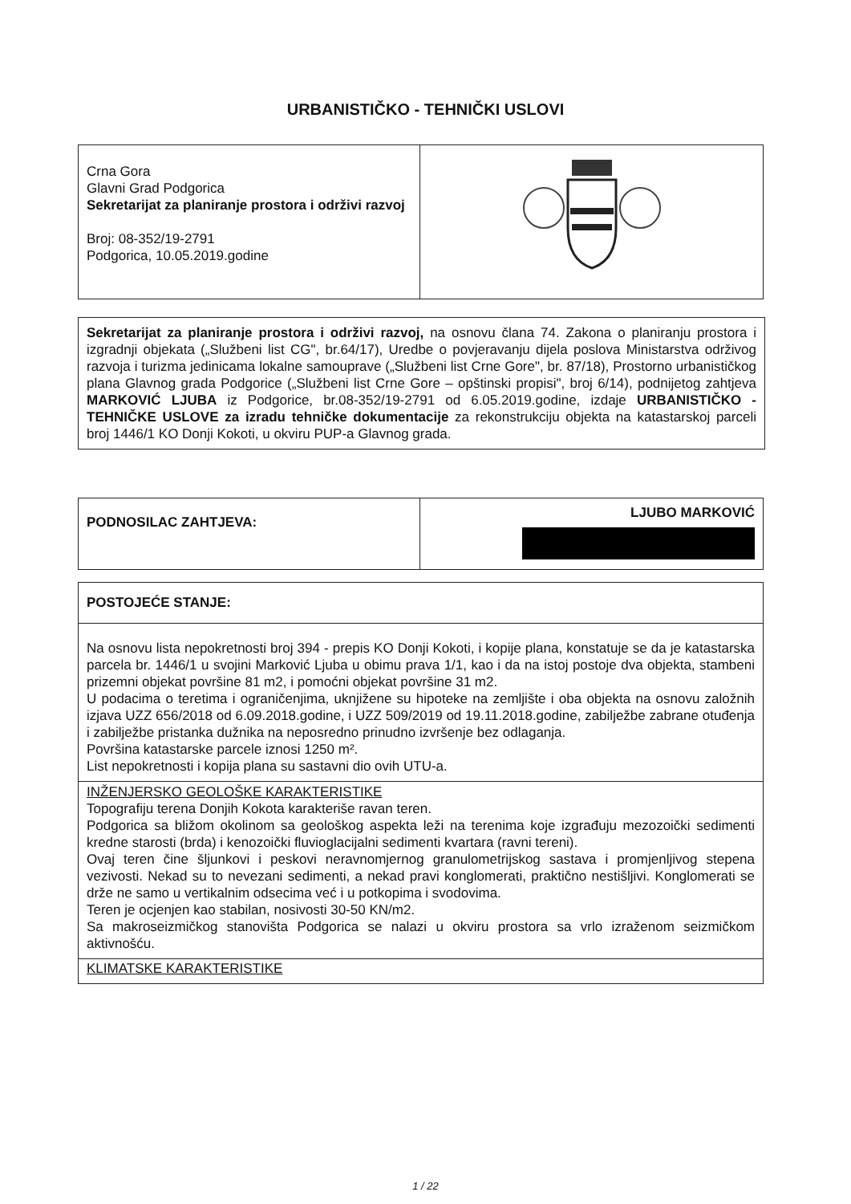URBANISTIČKO - TEHNIČKI USLOVI
| Crna Gora Glavni Grad Podgorica Sekretarijat za planiranje prostora i održivi razvoj Broj: 08-352/19-2791 Podgorica, 10.05.2019.godine | |
Sekretarijat za planiranje prostora i održivi razvoj, na osnovu člana 74. Zakona o planiranju prostora i izgradnji objekata („Službeni list CG", br.64/17), Uredbe o povjeravanju dijela poslova Ministarstva održivog razvoja i turizma jedinicama lokalne samouprave („Službeni list Crne Gore", br. 87/18), Prostorno urbanističkog plana Glavnog grada Podgorice („Službeni list Crne Gore – opštinski propisi", broj 6/14), podnijetog zahtjeva MARKOVIĆ LJUBA iz Podgorice, br.08-352/19-2791 od 6.05.2019.godine, izdaje URBANISTIČKO - TEHNIČKE USLOVE za izradu tehničke dokumentacije za rekonstrukciju objekta na katastarskoj parceli broj 1446/1 KO Donji Kokoti, u okviru PUP-a Glavnog grada.
| PODNOSILAC ZAHTJEVA: | LJUBO MARKOVIĆ |
| POSTOJEĆE STANJE: |
| Na osnovu lista nepokretnosti broj 394 - prepis KO Donji Kokoti, i kopije plana, konstatuje se da je katastarska parcela br. 1446/1 u svojini Marković Ljuba u obimu prava 1/1, kao i da na istoj postoje dva objekta, stambeni prizemni objekat površine 81 m2, i pomoćni objekat površine 31 m2. U podacima o teretima i ograničenjima, uknjižene su hipoteke na zemljište i oba objekta na osnovu založnih izjava UZZ 656/2018 od 6.09.2018.godine, i UZZ 509/2019 od 19.11.2018.godine, zabilježbe zabrane otuđenja i zabilježbe pristanka dužnika na neposredno prinudno izvršenje bez odlaganja. Površina katastarske parcele iznosi 1250 m². List nepokretnosti i kopija plana su sastavni dio ovih UTU-a. |
| INŽENJERSKO GEOLOŠKE KARAKTERISTIKE Topografiju terena Donjih Kokota karakteriše ravan teren. Podgorica sa bližom okolinom sa geološkog aspekta leži na terenima koje izgrađuju mezozoički sedimenti kredne starosti (brda) i kenozoički fluvioglacijalni sedimenti kvartara (ravni tereni). Ovaj teren čine šljunkovi i peskovi neravnomjernog granulometrijskog sastava i promjenljivog stepena vezivosti. Nekad su to nevezani sedimenti, a nekad pravi konglomerati, praktično nestišljivi. Konglomerati se drže ne samo u vertikalnim odsecima već i u potkopima i svodovima. Teren je ocjenjen kao stabilan, nosivosti 30-50 KN/m2. Sa makroseizmičkog stanovišta Podgorica se nalazi u okviru prostora sa vrlo izraženom seizmičkom aktivnošću. |
| KLIMATSKE KARAKTERISTIKE |
1 / 22